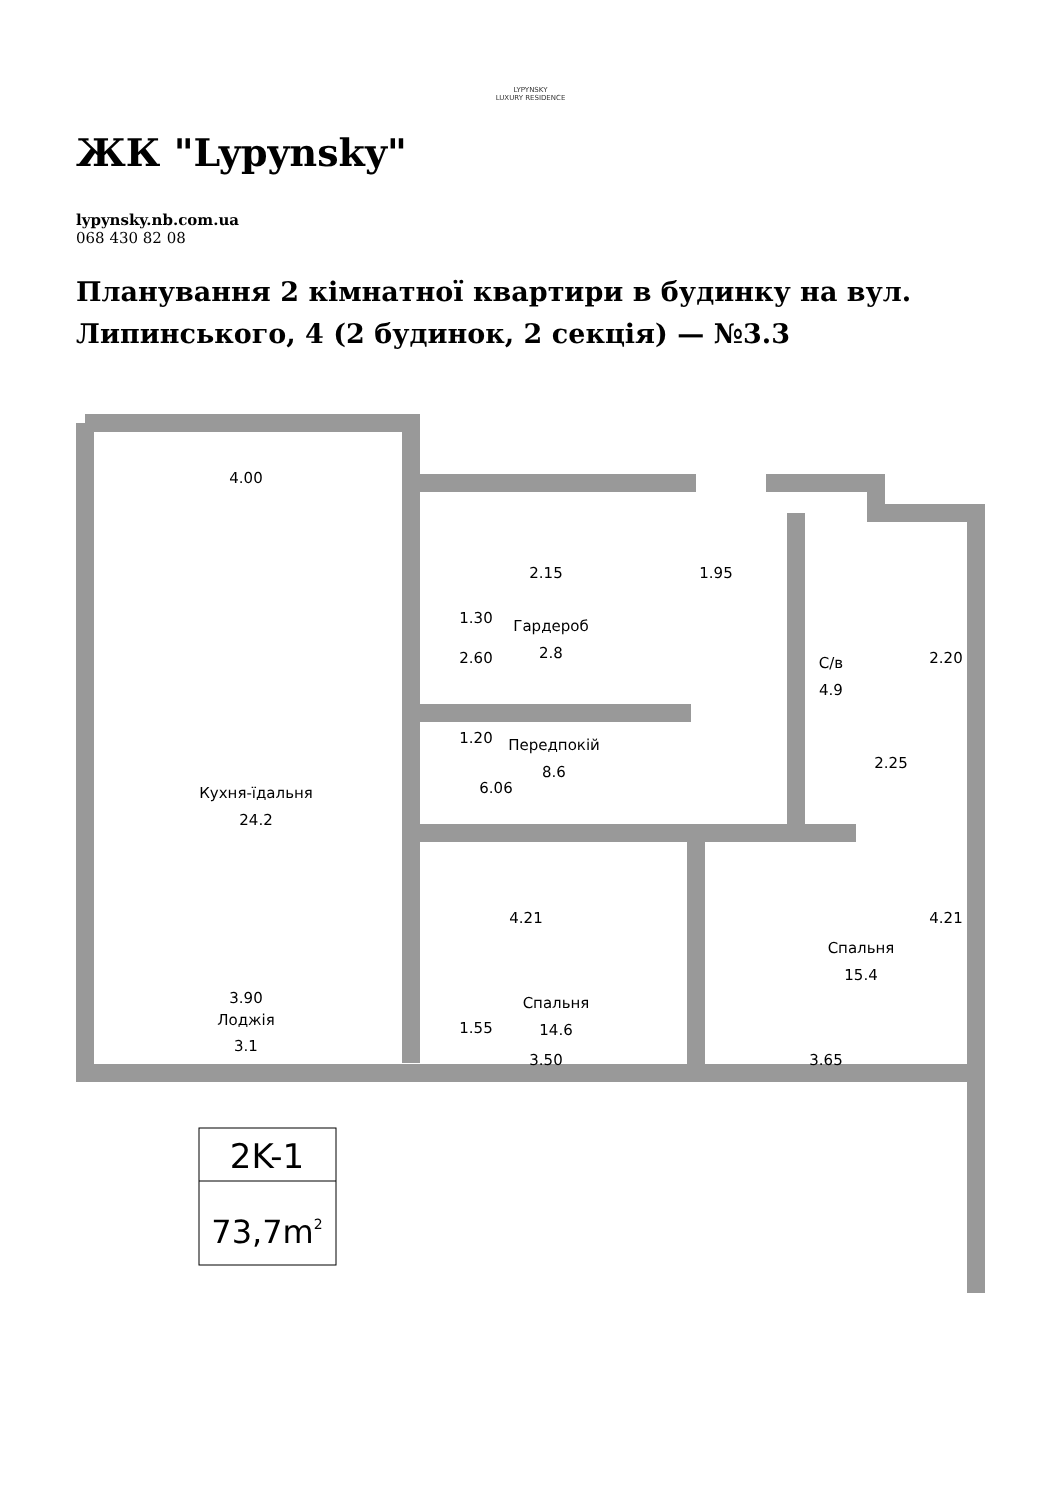LYPYNSKY
LUXURY RESIDENCE
ЖК "Lypynsky"
lypynsky.nb.com.ua
068 430 82 08
Планування 2 кімнатної квартири в будинку на вул. Липинського, 4 (2 будинок, 2 секція) — №3.3
4.00
2.15
1.95
Гардероб
2.8
С/в
4.9
Передпокій
8.6
Кухня-їдальня
24.2
2.25
Спальня
15.4
Спальня
14.6
3.50
3.65
3.90
Лоджія
3.1
2.60
1.30
1.20
6.06
4.21
4.21
2.20
1.55
2K-1
73,7m2